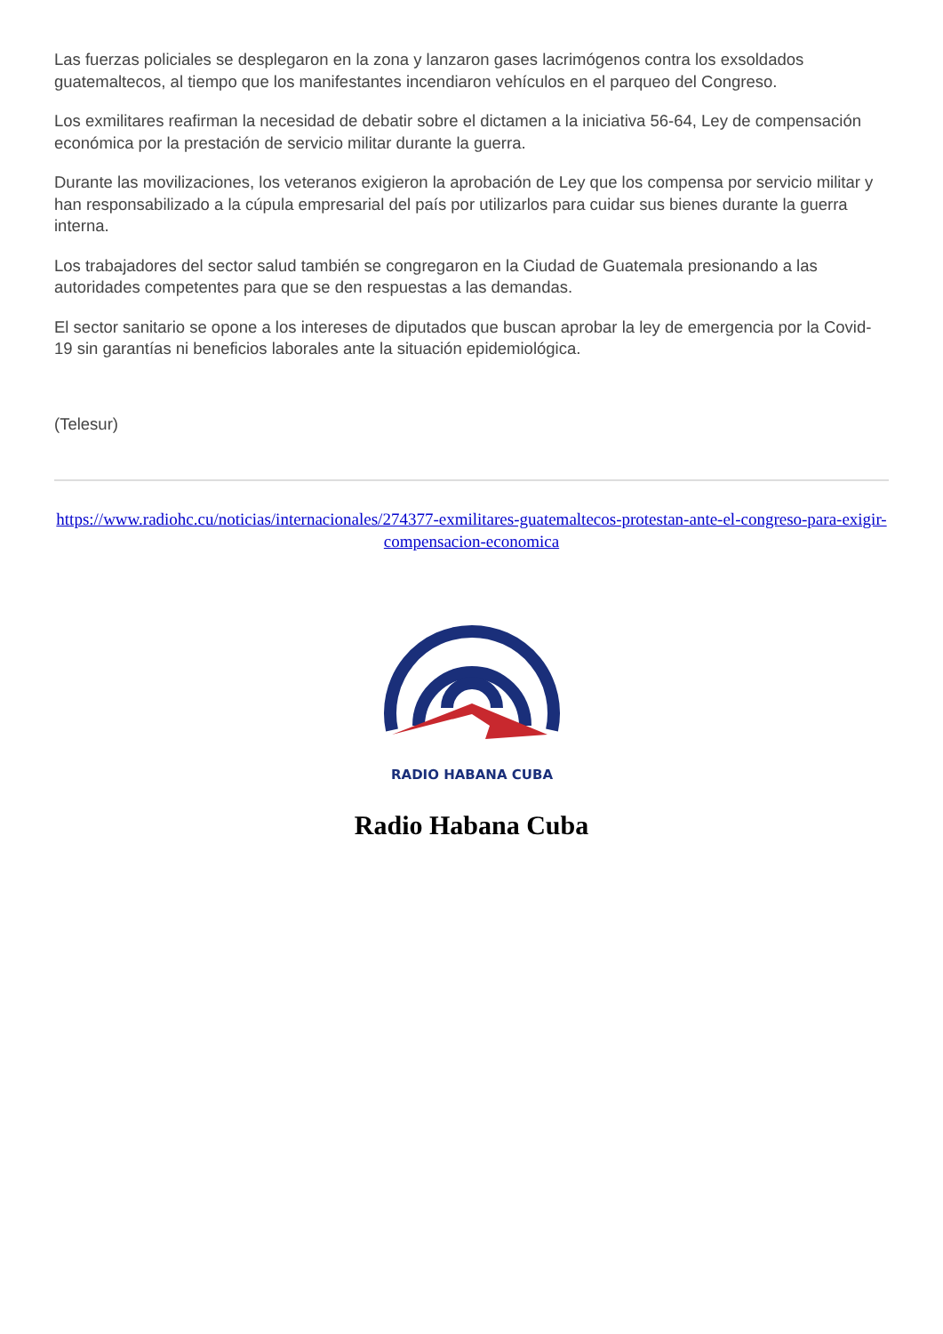Las fuerzas policiales se desplegaron en la zona y lanzaron gases lacrimógenos contra los exsoldados guatemaltecos, al tiempo que los manifestantes incendiaron vehículos en el parqueo del Congreso.
Los exmilitares reafirman la necesidad de debatir sobre el dictamen a la iniciativa 56-64, Ley de compensación económica por la prestación de servicio militar durante la guerra.
Durante las movilizaciones, los veteranos exigieron la aprobación de Ley que los compensa por servicio militar y han responsabilizado a la cúpula empresarial del país por utilizarlos para cuidar sus bienes durante la guerra interna.
Los trabajadores del sector salud también se congregaron en la Ciudad de Guatemala presionando a las autoridades competentes para que se den respuestas a las demandas.
El sector sanitario se opone a los intereses de diputados que buscan aprobar la ley de emergencia por la Covid-19 sin garantías ni beneficios laborales ante la situación epidemiológica.
(Telesur)
https://www.radiohc.cu/noticias/internacionales/274377-exmilitares-guatemaltecos-protestan-ante-el-congreso-para-exigir-compensacion-economica
RADIO HABANA CUBA
Radio Habana Cuba